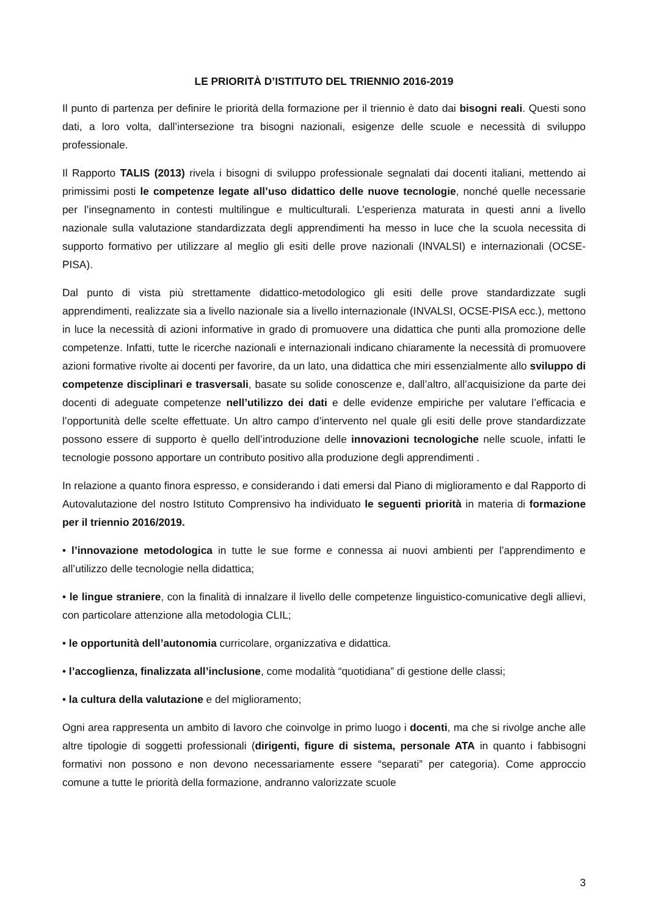LE PRIORITÀ D’ISTITUTO DEL TRIENNIO 2016-2019
Il punto di partenza per definire le priorità della formazione per il triennio è dato dai bisogni reali. Questi sono dati, a loro volta, dall’intersezione tra bisogni nazionali, esigenze delle scuole e necessità di sviluppo professionale.
Il Rapporto TALIS (2013) rivela i bisogni di sviluppo professionale segnalati dai docenti italiani, mettendo ai primissimi posti le competenze legate all’uso didattico delle nuove tecnologie, nonché quelle necessarie per l’insegnamento in contesti multilingue e multiculturali. L’esperienza maturata in questi anni a livello nazionale sulla valutazione standardizzata degli apprendimenti ha messo in luce che la scuola necessita di supporto formativo per utilizzare al meglio gli esiti delle prove nazionali (INVALSI) e internazionali (OCSE-PISA).
Dal punto di vista più strettamente didattico-metodologico gli esiti delle prove standardizzate sugli apprendimenti, realizzate sia a livello nazionale sia a livello internazionale (INVALSI, OCSE-PISA ecc.), mettono in luce la necessità di azioni informative in grado di promuovere una didattica che punti alla promozione delle competenze. Infatti, tutte le ricerche nazionali e internazionali indicano chiaramente la necessità di promuovere azioni formative rivolte ai docenti per favorire, da un lato, una didattica che miri essenzialmente allo sviluppo di competenze disciplinari e trasversali, basate su solide conoscenze e, dall’altro, all’acquisizione da parte dei docenti di adeguate competenze nell’utilizzo dei dati e delle evidenze empiriche per valutare l’efficacia e l’opportunità delle scelte effettuate. Un altro campo d’intervento nel quale gli esiti delle prove standardizzate possono essere di supporto è quello dell’introduzione delle innovazioni tecnologiche nelle scuole, infatti le tecnologie possono apportare un contributo positivo alla produzione degli apprendimenti .
In relazione a quanto finora espresso, e considerando i dati emersi dal Piano di miglioramento e dal Rapporto di Autovalutazione del nostro Istituto Comprensivo ha individuato le seguenti priorità in materia di formazione per il triennio 2016/2019.
• l’innovazione metodologica in tutte le sue forme e connessa ai nuovi ambienti per l’apprendimento e all’utilizzo delle tecnologie nella didattica;
• le lingue straniere, con la finalità di innalzare il livello delle competenze linguistico-comunicative degli allievi, con particolare attenzione alla metodologia CLIL;
• le opportunità dell’autonomia curricolare, organizzativa e didattica.
• l’accoglienza, finalizzata all’inclusione, come modalità “quotidiana” di gestione delle classi;
• la cultura della valutazione e del miglioramento;
Ogni area rappresenta un ambito di lavoro che coinvolge in primo luogo i docenti, ma che si rivolge anche alle altre tipologie di soggetti professionali (dirigenti, figure di sistema, personale ATA in quanto i fabbisogni formativi non possono e non devono necessariamente essere “separati” per categoria). Come approccio comune a tutte le priorità della formazione, andranno valorizzate scuole
3